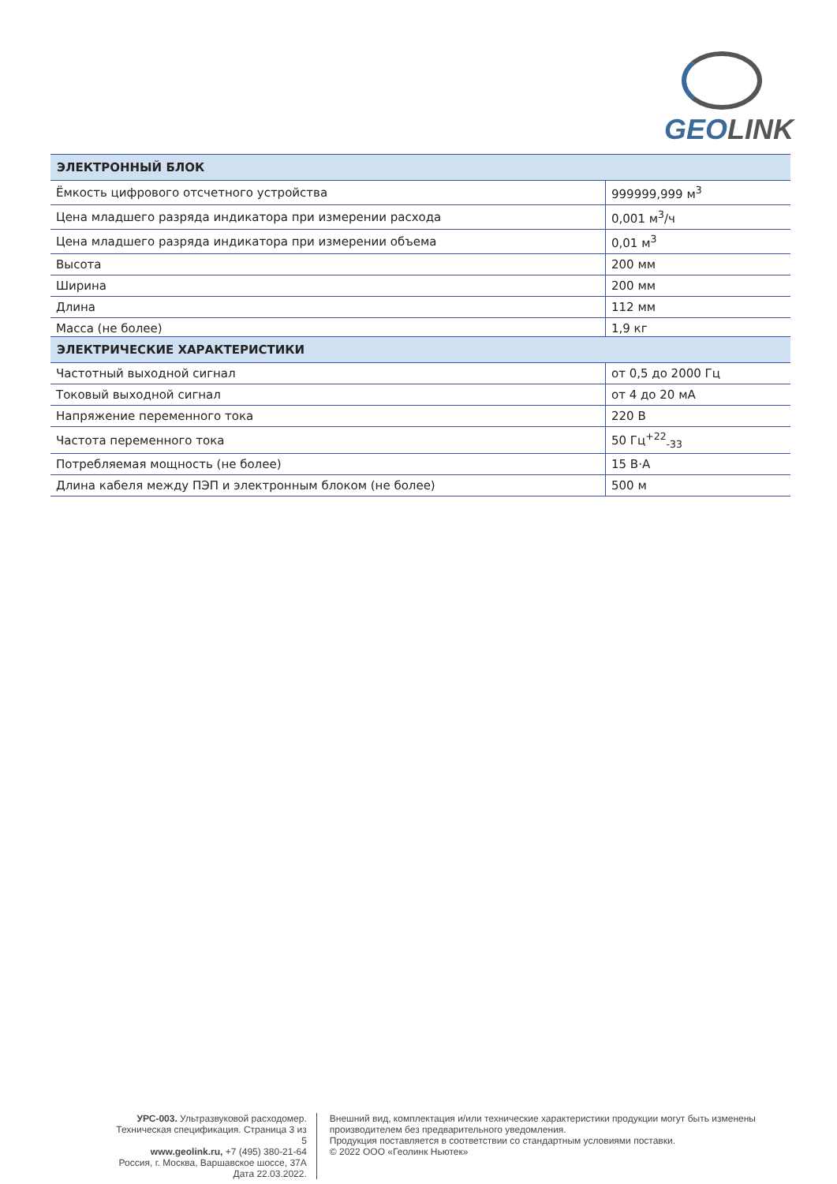GEOLINK
| ЭЛЕКТРОННЫЙ БЛОК | |
| --- | --- |
| Ёмкость цифрового отсчетного устройства | 999999,999 м<sup>3</sup> |
| Цена младшего разряда индикатора при измерении расхода | 0,001 м<sup>3</sup>/ч |
| Цена младшего разряда индикатора при измерении объема | 0,01 м<sup>3</sup> |
| Высота | 200 мм |
| Ширина | 200 мм |
| Длина | 112 мм |
| Масса (не более) | 1,9 кг |
| ЭЛЕКТРИЧЕСКИЕ ХАРАКТЕРИСТИКИ | |
| --- | --- |
| Частотный выходной сигнал | от 0,5 до 2000 Гц |
| Токовый выходной сигнал | от 4 до 20 мА |
| Напряжение переменного тока | 220 В |
| Частота переменного тока | 50 Гц<sup>+22</sup><sub>-33</sub> |
| Потребляемая мощность (не более) | 15 В·А |
| Длина кабеля между ПЭП и электронным блоком (не более) | 500 м |
УРС-003. Ультразвуковой расходомер. Техническая спецификация. Страница 3 из 5
www.geolink.ru, +7 (495) 380-21-64
Россия, г. Москва, Варшавское шоссе, 37А
Дата 22.03.2022.
Внешний вид, комплектация и/или технические характеристики продукции могут быть изменены производителем без предварительного уведомления.
Продукция поставляется в соответствии со стандартным условиями поставки.
© 2022 ООО «Геолинк Ньютек»